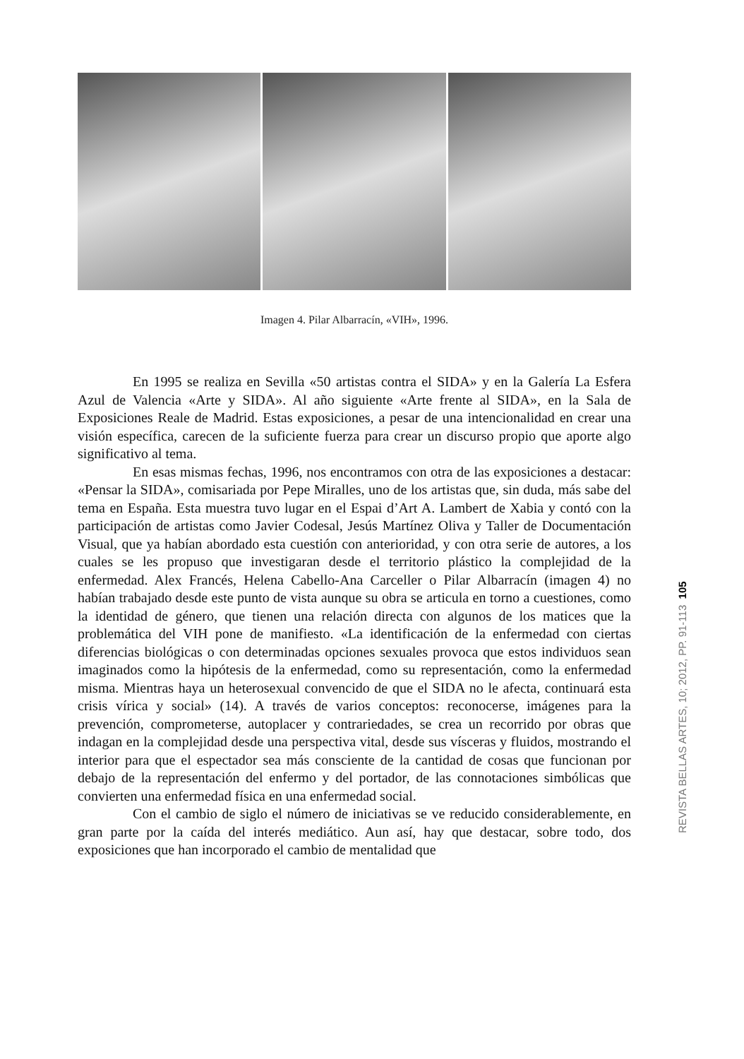Imagen 4. Pilar Albarracín, «VIH», 1996.
En 1995 se realiza en Sevilla «50 artistas contra el SIDA» y en la Galería La Esfera Azul de Valencia «Arte y SIDA». Al año siguiente «Arte frente al SIDA», en la Sala de Exposiciones Reale de Madrid. Estas exposiciones, a pesar de una intencionalidad en crear una visión específica, carecen de la suficiente fuerza para crear un discurso propio que aporte algo significativo al tema.
En esas mismas fechas, 1996, nos encontramos con otra de las exposiciones a destacar: «Pensar la SIDA», comisariada por Pepe Miralles, uno de los artistas que, sin duda, más sabe del tema en España. Esta muestra tuvo lugar en el Espai d’Art A. Lambert de Xabia y contó con la participación de artistas como Javier Codesal, Jesús Martínez Oliva y Taller de Documentación Visual, que ya habían abordado esta cuestión con anterioridad, y con otra serie de autores, a los cuales se les propuso que investigaran desde el territorio plástico la complejidad de la enfermedad. Alex Francés, Helena Cabello-Ana Carceller o Pilar Albarracín (imagen 4) no habían trabajado desde este punto de vista aunque su obra se articula en torno a cuestiones, como la identidad de género, que tienen una relación directa con algunos de los matices que la problemática del VIH pone de manifiesto. «La identificación de la enfermedad con ciertas diferencias biológicas o con determinadas opciones sexuales provoca que estos individuos sean imaginados como la hipótesis de la enfermedad, como su representación, como la enfermedad misma. Mientras haya un heterosexual convencido de que el SIDA no le afecta, continuará esta crisis vírica y social» (14). A través de varios conceptos: reconocerse, imágenes para la prevención, comprometerse, autoplacer y contrariedades, se crea un recorrido por obras que indagan en la complejidad desde una perspectiva vital, desde sus vísceras y fluidos, mostrando el interior para que el espectador sea más consciente de la cantidad de cosas que funcionan por debajo de la representación del enfermo y del portador, de las connotaciones simbólicas que convierten una enfermedad física en una enfermedad social.
Con el cambio de siglo el número de iniciativas se ve reducido considerablemente, en gran parte por la caída del interés mediático. Aun así, hay que destacar, sobre todo, dos exposiciones que han incorporado el cambio de mentalidad que
REVISTA BELLAS ARTES, 10; 2012, PP. 91-113 105